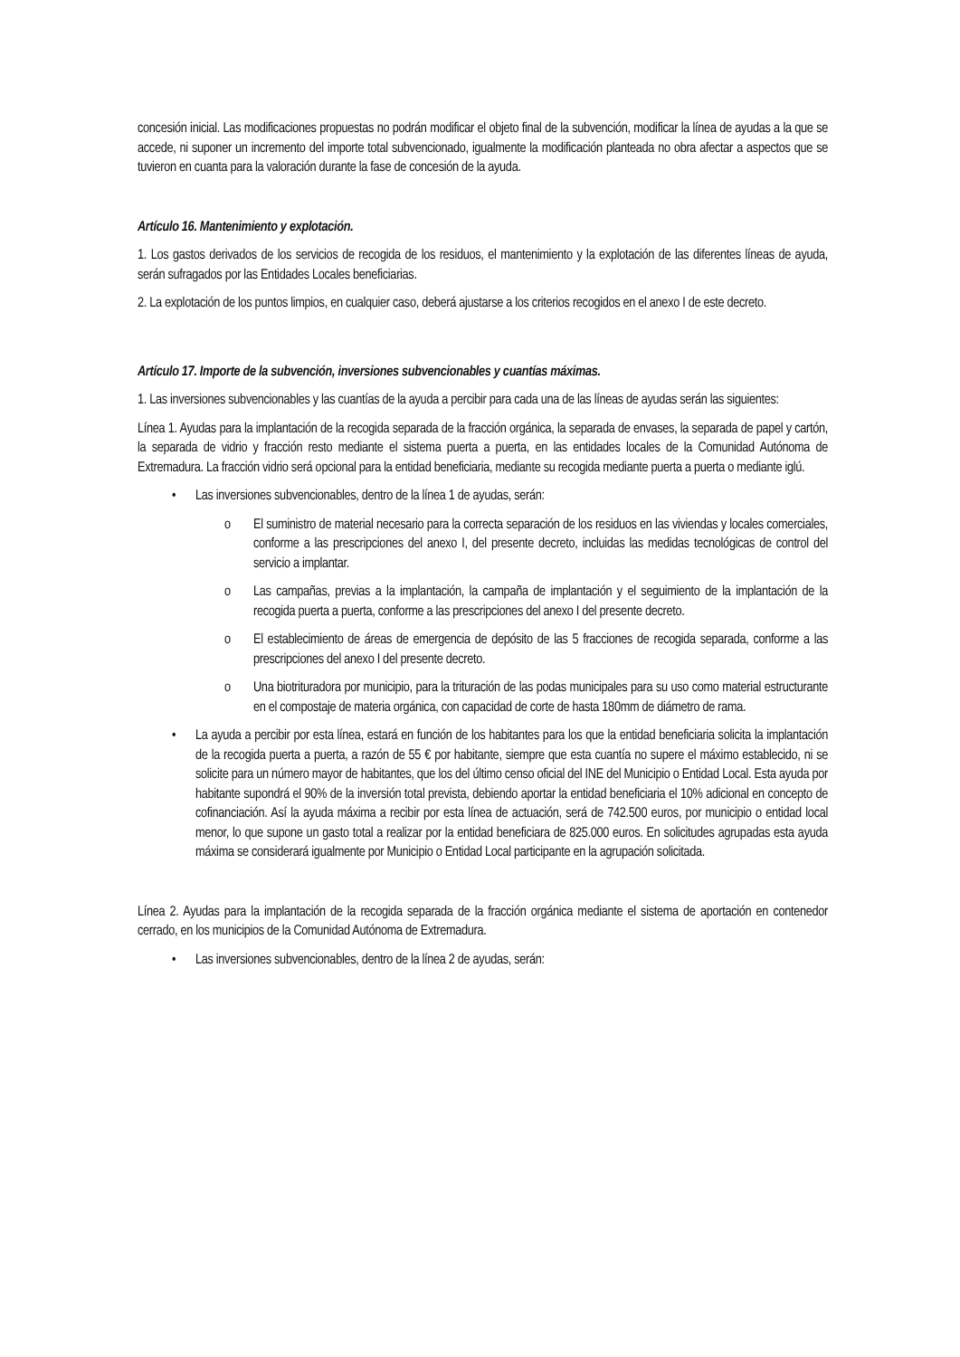concesión inicial. Las modificaciones propuestas no podrán modificar el objeto final de la subvención, modificar la línea de ayudas a la que se accede, ni suponer un incremento del importe total subvencionado, igualmente la modificación planteada no obra afectar a aspectos que se tuvieron en cuanta para la valoración durante la fase de concesión de la ayuda.
Artículo 16. Mantenimiento y explotación.
1. Los gastos derivados de los servicios de recogida de los residuos, el mantenimiento y la explotación de las diferentes líneas de ayuda, serán sufragados por las Entidades Locales beneficiarias.
2. La explotación de los puntos limpios, en cualquier caso, deberá ajustarse a los criterios recogidos en el anexo I de este decreto.
Artículo 17. Importe de la subvención, inversiones subvencionables y cuantías máximas.
1. Las inversiones subvencionables y las cuantías de la ayuda a percibir para cada una de las líneas de ayudas serán las siguientes:
Línea 1. Ayudas para la implantación de la recogida separada de la fracción orgánica, la separada de envases, la separada de papel y cartón, la separada de vidrio y fracción resto mediante el sistema puerta a puerta, en las entidades locales de la Comunidad Autónoma de Extremadura. La fracción vidrio será opcional para la entidad beneficiaria, mediante su recogida mediante puerta a puerta o mediante iglú.
Las inversiones subvencionables, dentro de la línea 1 de ayudas, serán:
El suministro de material necesario para la correcta separación de los residuos en las viviendas y locales comerciales, conforme a las prescripciones del anexo I, del presente decreto, incluidas las medidas tecnológicas de control del servicio a implantar.
Las campañas, previas a la implantación, la campaña de implantación y el seguimiento de la implantación de la recogida puerta a puerta, conforme a las prescripciones del anexo I del presente decreto.
El establecimiento de áreas de emergencia de depósito de las 5 fracciones de recogida separada, conforme a las prescripciones del anexo I del presente decreto.
Una biotrituradora por municipio, para la trituración de las podas municipales para su uso como material estructurante en el compostaje de materia orgánica, con capacidad de corte de hasta 180mm de diámetro de rama.
La ayuda a percibir por esta línea, estará en función de los habitantes para los que la entidad beneficiaria solicita la implantación de la recogida puerta a puerta, a razón de 55 € por habitante, siempre que esta cuantía no supere el máximo establecido, ni se solicite para un número mayor de habitantes, que los del último censo oficial del INE del Municipio o Entidad Local. Esta ayuda por habitante supondrá el 90% de la inversión total prevista, debiendo aportar la entidad beneficiaria el 10% adicional en concepto de cofinanciación. Así la ayuda máxima a recibir por esta línea de actuación, será de 742.500 euros, por municipio o entidad local menor, lo que supone un gasto total a realizar por la entidad beneficiara de 825.000 euros. En solicitudes agrupadas esta ayuda máxima se considerará igualmente por Municipio o Entidad Local participante en la agrupación solicitada.
Línea 2. Ayudas para la implantación de la recogida separada de la fracción orgánica mediante el sistema de aportación en contenedor cerrado, en los municipios de la Comunidad Autónoma de Extremadura.
Las inversiones subvencionables, dentro de la línea 2 de ayudas, serán: